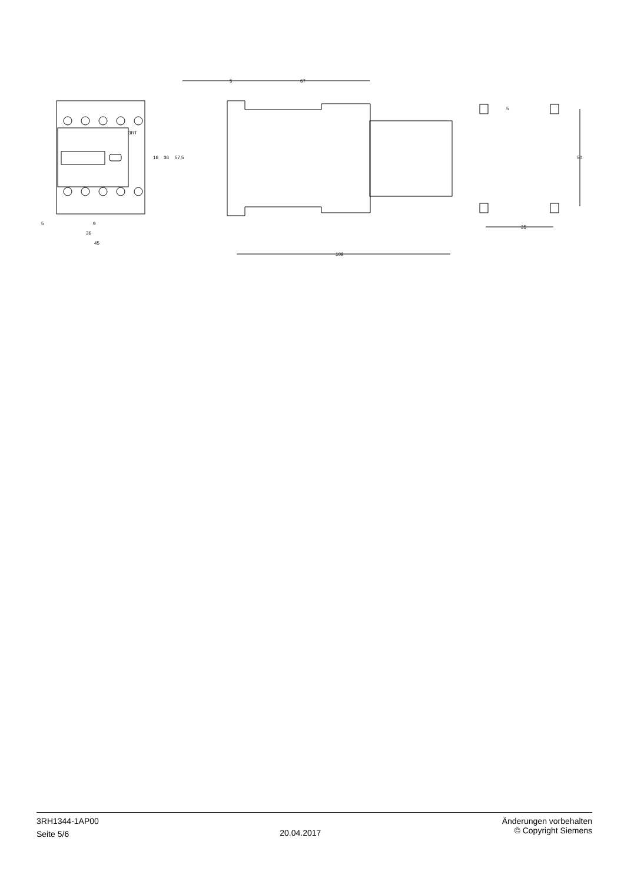3RT
5
9
36
45
5
67
109
35
50
5
16
36
57,5
3RH1344-1AP00
Seite 5/6
20.04.2017
Änderungen vorbehalten
© Copyright Siemens